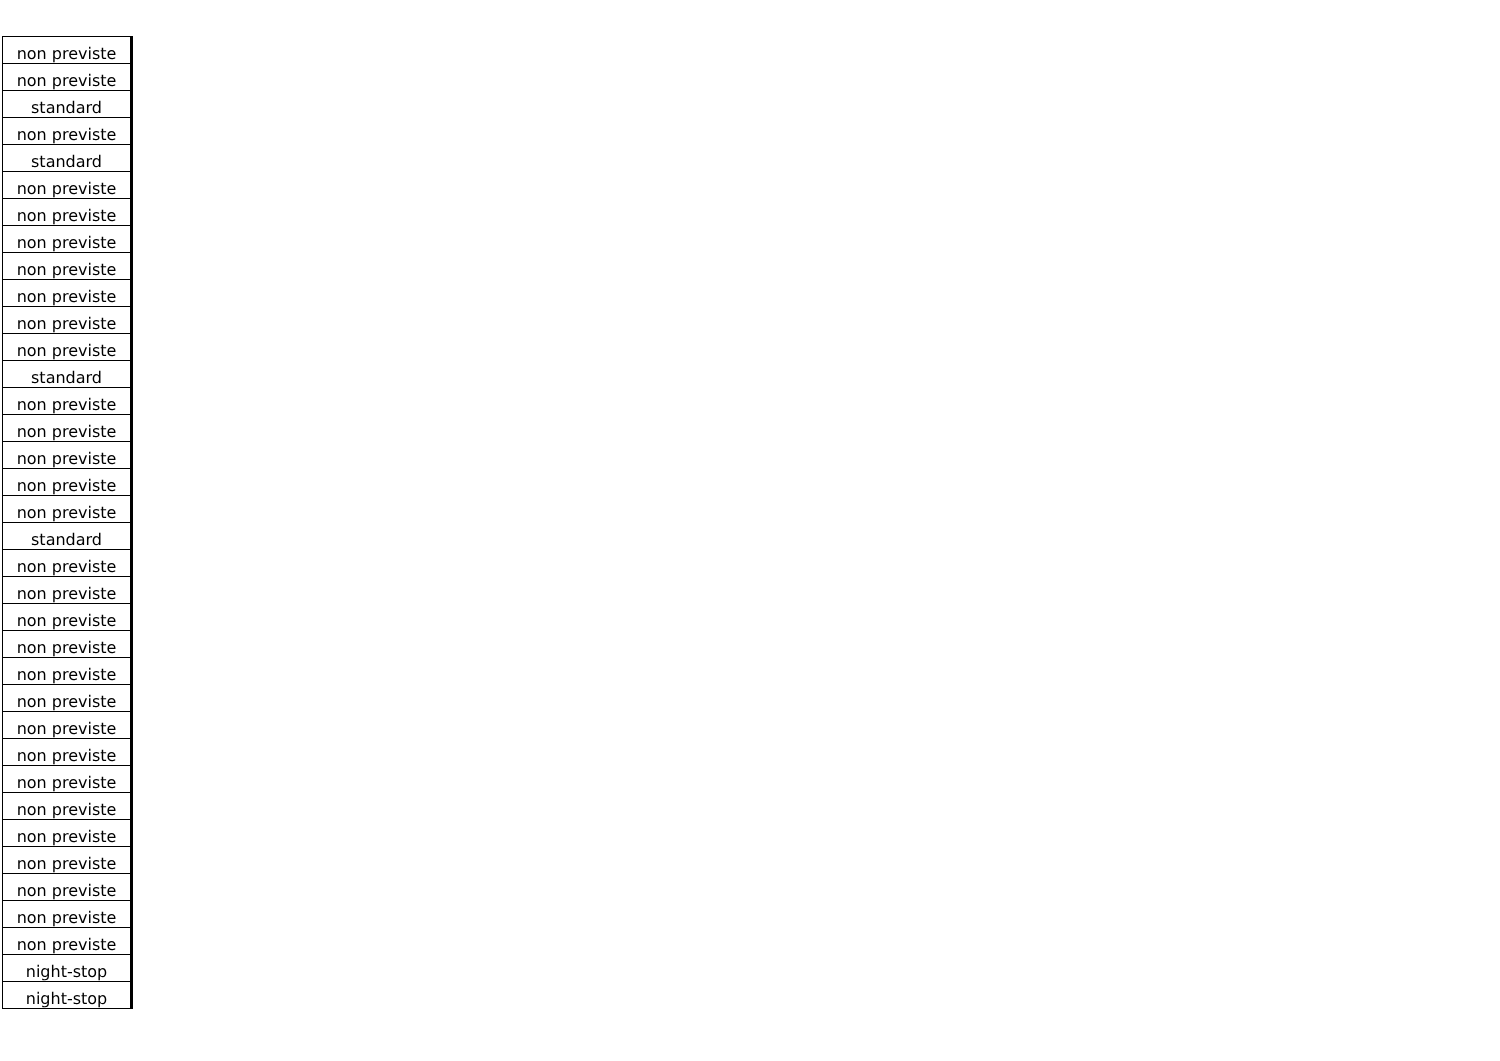| non previste |
| non previste |
| standard |
| non previste |
| standard |
| non previste |
| non previste |
| non previste |
| non previste |
| non previste |
| non previste |
| non previste |
| standard |
| non previste |
| non previste |
| non previste |
| non previste |
| non previste |
| standard |
| non previste |
| non previste |
| non previste |
| non previste |
| non previste |
| non previste |
| non previste |
| non previste |
| non previste |
| non previste |
| non previste |
| non previste |
| non previste |
| non previste |
| non previste |
| night-stop |
| night-stop |